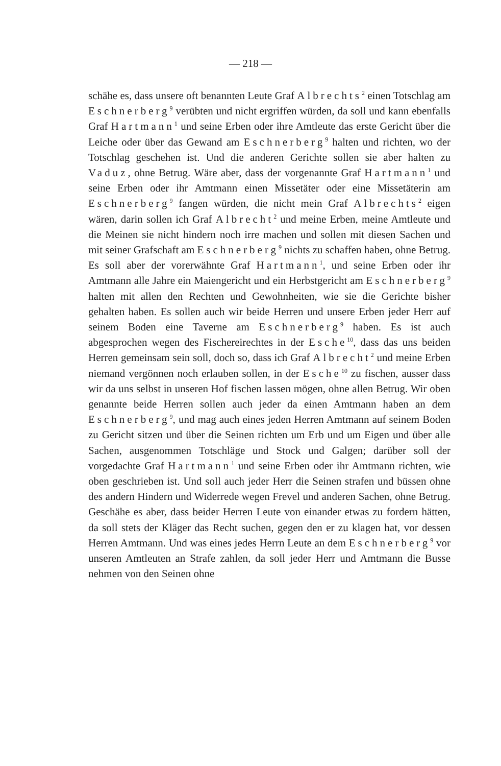— 218 —
schähe es, dass unsere oft benannten Leute Graf Albrechts<sup>2</sup> einen Totschlag am Eschnerberg<sup>9</sup> verübten und nicht ergriffen würden, da soll und kann ebenfalls Graf Hartmann<sup>1</sup> und seine Erben oder ihre Amtleute das erste Gericht über die Leiche oder über das Gewand am Eschnerberg<sup>9</sup> halten und richten, wo der Totschlag geschehen ist. Und die anderen Gerichte sollen sie aber halten zu Vaduz, ohne Betrug. Wäre aber, dass der vorgenannte Graf Hartmann<sup>1</sup> und seine Erben oder ihr Amtmann einen Missetäter oder eine Missetäterin am Eschnerberg<sup>9</sup> fangen würden, die nicht mein Graf Albrechts<sup>2</sup> eigen wären, darin sollen ich Graf Albrecht<sup>2</sup> und meine Erben, meine Amtleute und die Meinen sie nicht hindern noch irre machen und sollen mit diesen Sachen und mit seiner Grafschaft am Eschnerberg<sup>9</sup> nichts zu schaffen haben, ohne Betrug. Es soll aber der vorerwähnte Graf Hartmann<sup>1</sup>, und seine Erben oder ihr Amtmann alle Jahre ein Maiengericht und ein Herbstgericht am Eschnerberg<sup>9</sup> halten mit allen den Rechten und Gewohnheiten, wie sie die Gerichte bisher gehalten haben. Es sollen auch wir beide Herren und unsere Erben jeder Herr auf seinem Boden eine Taverne am Eschnerberg<sup>9</sup> haben. Es ist auch abgesprochen wegen des Fischereirechtes in der Esche<sup>10</sup>, dass das uns beiden Herren gemeinsam sein soll, doch so, dass ich Graf Albrecht<sup>2</sup> und meine Erben niemand vergönnen noch erlauben sollen, in der Esche<sup>10</sup> zu fischen, ausser dass wir da uns selbst in unseren Hof fischen lassen mögen, ohne allen Betrug. Wir oben genannte beide Herren sollen auch jeder da einen Amtmann haben an dem Eschnerberg<sup>9</sup>, und mag auch eines jeden Herren Amtmann auf seinem Boden zu Gericht sitzen und über die Seinen richten um Erb und um Eigen und über alle Sachen, ausgenommen Totschläge und Stock und Galgen; darüber soll der vorgedachte Graf Hartmann<sup>1</sup> und seine Erben oder ihr Amtmann richten, wie oben geschrieben ist. Und soll auch jeder Herr die Seinen strafen und büssen ohne des andern Hindern und Widerrede wegen Frevel und anderen Sachen, ohne Betrug. Geschähe es aber, dass beider Herren Leute von einander etwas zu fordern hätten, da soll stets der Kläger das Recht suchen, gegen den er zu klagen hat, vor dessen Herren Amtmann. Und was eines jedes Herrn Leute an dem Eschnerberg<sup>9</sup> vor unseren Amtleuten an Strafe zahlen, da soll jeder Herr und Amtmann die Busse nehmen von den Seinen ohne